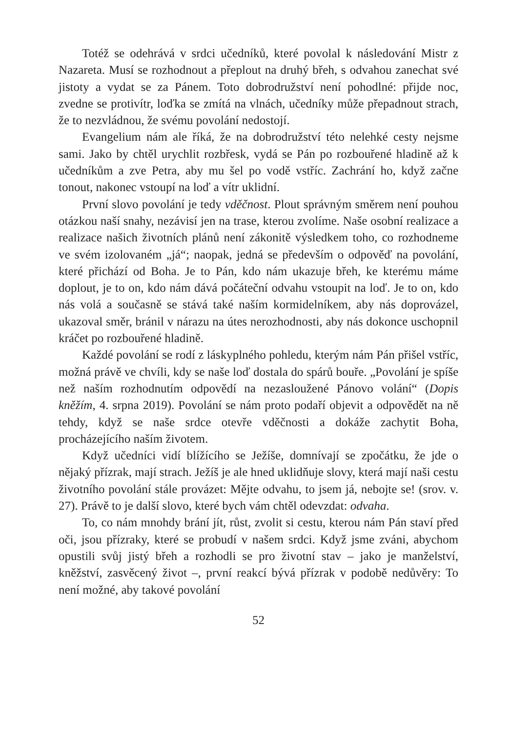Totéž se odehrává v srdci učedníků, které povolal k následování Mistr z Nazareta. Musí se rozhodnout a přeplout na druhý břeh, s odvahou zanechat své jistoty a vydat se za Pánem. Toto dobrodružství není pohodlné: přijde noc, zvedne se protivítr, loďka se zmítá na vlnách, učedníky může přepadnout strach, že to nezvládnou, že svému povolání nedostojí.
Evangelium nám ale říká, že na dobrodružství této nelehké cesty nejsme sami. Jako by chtěl urychlit rozbřesk, vydá se Pán po rozbouřené hladině až k učedníkům a zve Petra, aby mu šel po vodě vstříc. Zachrání ho, když začne tonout, nakonec vstoupí na loď a vítr uklidní.
První slovo povolání je tedy vděčnost. Plout správným směrem není pouhou otázkou naší snahy, nezávisí jen na trase, kterou zvolíme. Naše osobní realizace a realizace našich životních plánů není zákonitě výsledkem toho, co rozhodneme ve svém izolovaném „já“; naopak, jedná se především o odpověď na povolání, které přichází od Boha. Je to Pán, kdo nám ukazuje břeh, ke kterému máme doplout, je to on, kdo nám dává počáteční odvahu vstoupit na loď. Je to on, kdo nás volá a současně se stává také naším kormidelníkem, aby nás doprovázel, ukazoval směr, bránil v nárazu na útes nerozhodnosti, aby nás dokonce uschopnil kráčet po rozbouřené hladině.
Každé povolání se rodí z láskyplného pohledu, kterým nám Pán přišel vstříc, možná právě ve chvíli, kdy se naše loď dostala do spárů bouře. „Povolání je spíše než naším rozhodnutím odpovědí na nezasloužené Pánovo volání“ (Dopis kněžím, 4. srpna 2019). Povolání se nám proto podaří objevit a odpovědět na ně tehdy, když se naše srdce otevře vděčnosti a dokáže zachytit Boha, procházejícího naším životem.
Když učedníci vidí blížícího se Ježíše, domnívají se zpočátku, že jde o nějaký přízrak, mají strach. Ježíš je ale hned uklidňuje slovy, která mají naši cestu životního povolání stále provázet: Mějte odvahu, to jsem já, nebojte se! (srov. v. 27). Právě to je další slovo, které bych vám chtěl odevzdat: odvaha.
To, co nám mnohdy brání jít, růst, zvolit si cestu, kterou nám Pán staví před oči, jsou přízraky, které se probudí v našem srdci. Když jsme zváni, abychom opustili svůj jistý břeh a rozhodli se pro životní stav – jako je manželství, kněžství, zasvěcený život –, první reakcí bývá přízrak v podobě nedůvěry: To není možné, aby takové povolání
52